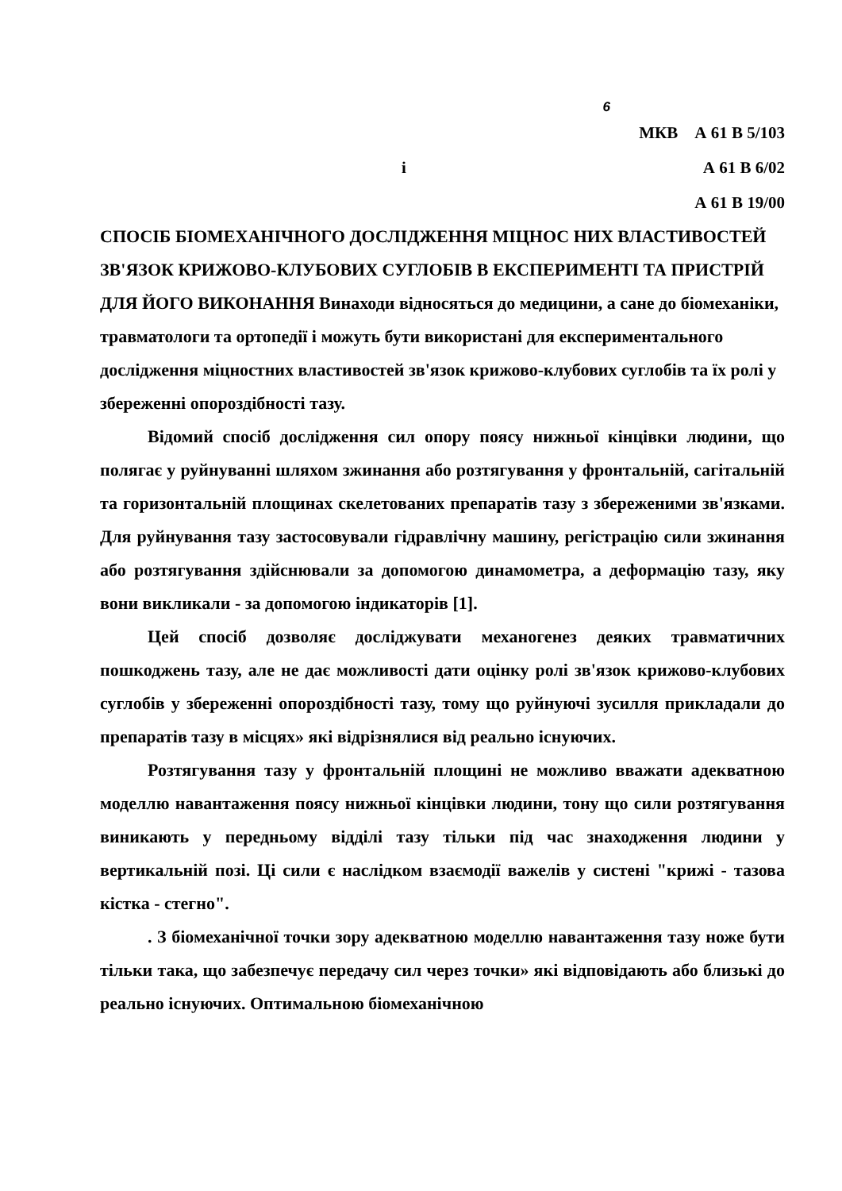6
МКВ А 61 В 5/103
і А 61 В 6/02
А 61 В 19/00
СПОСІБ БІОМЕХАНІЧНОГО ДОСЛІДЖЕННЯ МІЦНОС НИХ ВЛАСТИВОСТЕЙ ЗВ'ЯЗОК КРИЖОВО-КЛУБОВИХ СУГЛОБІВ В ЕКСПЕРИМЕНТІ ТА ПРИСТРІЙ ДЛЯ ЙОГО ВИКОНАННЯ Винаходи відносяться до медицини, а сане до біомеханіки, травматологи та ортопедії і можуть бути використані для експериментального дослідження міцностних властивостей зв'язок крижово-клубових суглобів та їх ролі у збереженні опороздібності тазу.
Відомий спосіб дослідження сил опору поясу нижньої кінцівки людини, що полягає у руйнуванні шляхом зжинання або розтягування у фронтальній, сагітальній та горизонтальній площинах скелетованих препаратів тазу з збереженими зв'язками. Для руйнування тазу застосовували гідравлічну машину, регістрацію сили зжинання або розтягування здійснювали за допомогою динамометра, а деформацію тазу, яку вони викликали - за допомогою індикаторів [1].
Цей спосіб дозволяє досліджувати механогенез деяких травматичних пошкоджень тазу, але не дає можливості дати оцінку ролі зв'язок крижово-клубових суглобів у збереженні опороздібності тазу, тому що руйнуючі зусилля прикладали до препаратів тазу в місцях» які відрізнялися від реально існуючих.
Розтягування тазу у фронтальній площині не можливо вважати адекватною моделлю навантаження поясу нижньої кінцівки людини, тону що сили розтягування виникають у передньому відділі тазу тільки під час знаходження людини у вертикальній позі. Ці сили є наслідком взаємодії важелів у систені "крижі - тазова кістка - стегно".
. З біомеханічної точки зору адекватною моделлю навантаження тазу ноже бути тільки така, що забезпечує передачу сил через точки» які відповідають або близькі до реально існуючих. Оптимальною біомеханічною